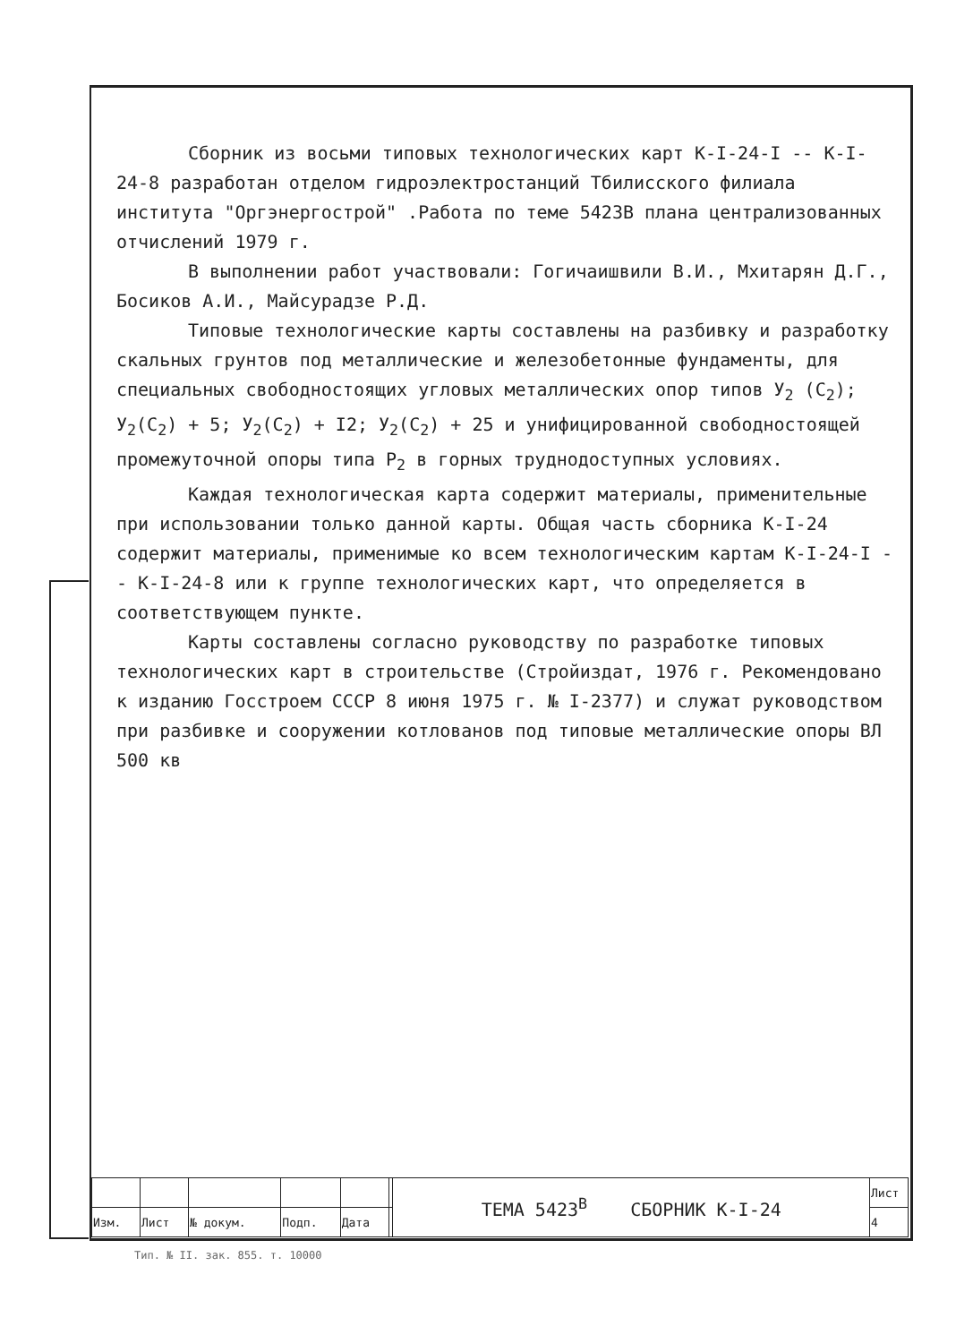Сборник из восьми типовых технологических карт К-I-24-I -- К-I-24-8 разработан отделом гидроэлектростанций Тбилисского филиала института "Оргэнергострой" .Работа по теме 5423В плана централизованных отчислений 1979 г.
В выполнении работ участвовали: Гогичаишвили В.И., Мхитарян Д.Г., Босиков А.И., Майсурадзе Р.Д.
Типовые технологические карты составлены на разбивку и разработку скальных грунтов под металлические и железобетонные фундаменты, для специальных свободностоящих угловых металлических опор типов У<sub>2</sub> (С<sub>2</sub>); У<sub>2</sub>(С<sub>2</sub>) + 5; У<sub>2</sub>(С<sub>2</sub>) + I2; У<sub>2</sub>(С<sub>2</sub>) + 25 и унифицированной свободностоящей промежуточной опоры типа Р<sub>2</sub> в горных труднодоступных условиях.
Каждая технологическая карта содержит материалы, применительные при использовании только данной карты. Общая часть сборника К-I-24 содержит материалы, применимые ко всем технологическим картам К-I-24-I -- К-I-24-8 или к группе технологических карт, что определяется в соответствующем пункте.
Карты составлены согласно руководству по разработке типовых технологических карт в строительстве (Стройиздат, 1976 г. Рекомендовано к изданию Госстроем СССР 8 июня 1975 г. № I-2377) и служат руководством при разбивке и сооружении котлованов под типовые металлические опоры ВЛ 500 кв
| | | | | | | ТЕМА 5423<sup>В</sup> СБОРНИК К-I-24 | Лист |
| Изм. | Лист | № докум. | Подп. | Дата | | | 4 |
Тип. № II. зак. 855. т. 10000